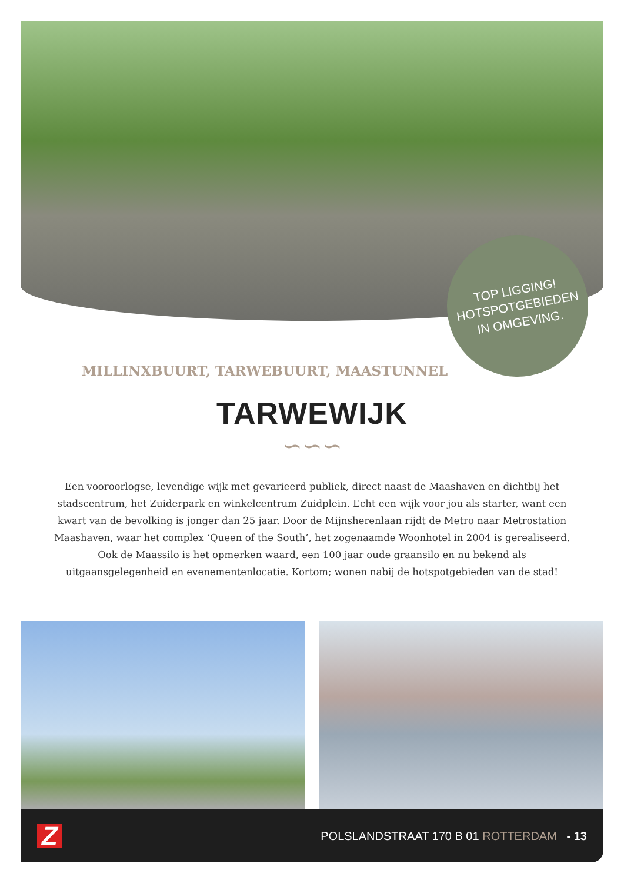TOP LIGGING!
HOTSPOTGEBIEDEN
IN OMGEVING.
MILLINXBUURT, TARWEBUURT, MAASTUNNEL
TARWEWIJK
∽∽∽
Een vooroorlogse, levendige wijk met gevarieerd publiek, direct naast de Maashaven en dichtbij het stadscentrum, het Zuiderpark en winkelcentrum Zuidplein. Echt een wijk voor jou als starter, want een kwart van de bevolking is jonger dan 25 jaar. Door de Mijnsherenlaan rijdt de Metro naar Metrostation Maashaven, waar het complex ‘Queen of the South’, het zogenaamde Woonhotel in 2004 is gerealiseerd. Ook de Maassilo is het opmerken waard, een 100 jaar oude graansilo en nu bekend als uitgaansgelegenheid en evenementenlocatie. Kortom; wonen nabij de hotspotgebieden van de stad!
Z POLSLANDSTRAAT 170 B 01 ROTTERDAM - 13